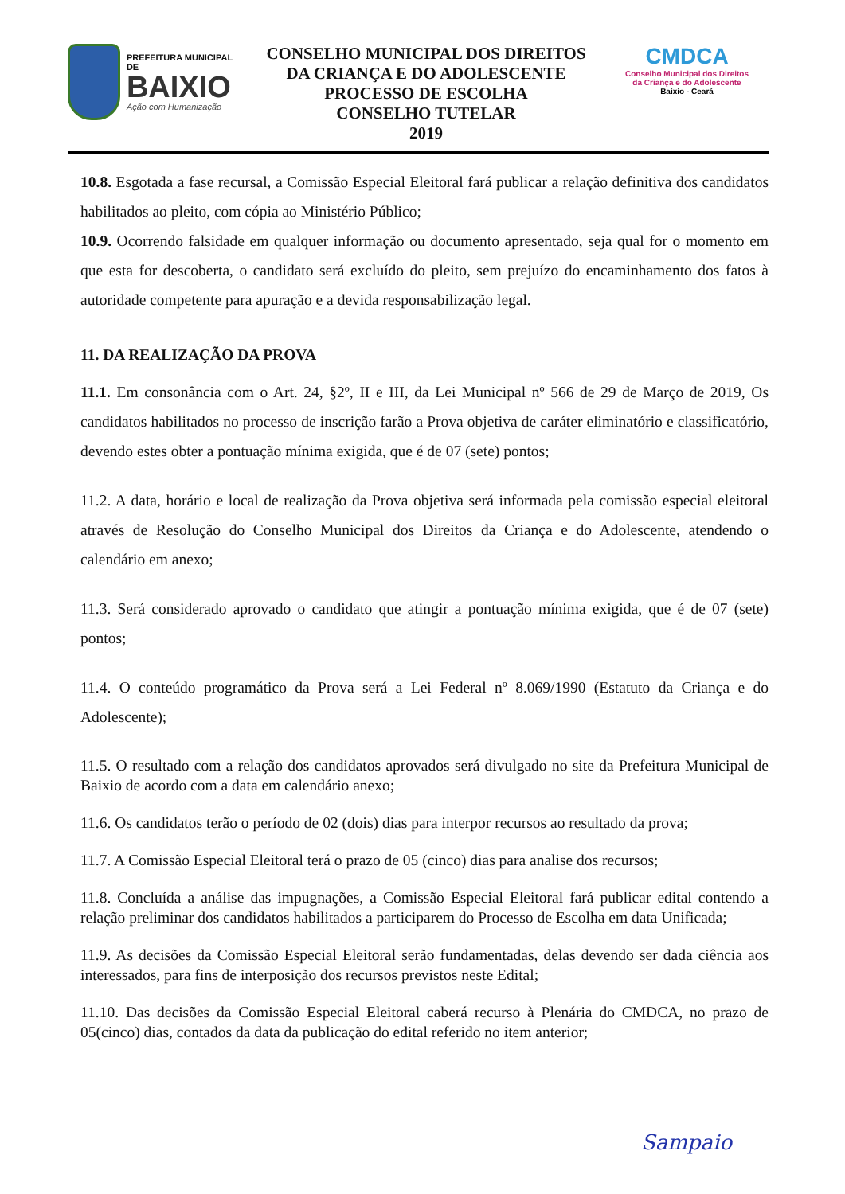PREFEITURA MUNICIPAL DE
BAIXIO
Ação com Humanização
CONSELHO MUNICIPAL DOS DIREITOS
DA CRIANÇA E DO ADOLESCENTE
PROCESSO DE ESCOLHA
CONSELHO TUTELAR
2019
CMDCA
Conselho Municipal dos Direitos
da Criança e do Adolescente
Baixio - Ceará
10.8. Esgotada a fase recursal, a Comissão Especial Eleitoral fará publicar a relação definitiva dos candidatos habilitados ao pleito, com cópia ao Ministério Público;
10.9. Ocorrendo falsidade em qualquer informação ou documento apresentado, seja qual for o momento em que esta for descoberta, o candidato será excluído do pleito, sem prejuízo do encaminhamento dos fatos à autoridade competente para apuração e a devida responsabilização legal.
11. DA REALIZAÇÃO DA PROVA
11.1. Em consonância com o Art. 24, §2º, II e III, da Lei Municipal nº 566 de 29 de Março de 2019, Os candidatos habilitados no processo de inscrição farão a Prova objetiva de caráter eliminatório e classificatório, devendo estes obter a pontuação mínima exigida, que é de 07 (sete) pontos;
11.2. A data, horário e local de realização da Prova objetiva será informada pela comissão especial eleitoral através de Resolução do Conselho Municipal dos Direitos da Criança e do Adolescente, atendendo o calendário em anexo;
11.3. Será considerado aprovado o candidato que atingir a pontuação mínima exigida, que é de 07 (sete) pontos;
11.4. O conteúdo programático da Prova será a Lei Federal nº 8.069/1990 (Estatuto da Criança e do Adolescente);
11.5. O resultado com a relação dos candidatos aprovados será divulgado no site da Prefeitura Municipal de Baixio de acordo com a data em calendário anexo;
11.6. Os candidatos terão o período de 02 (dois) dias para interpor recursos ao resultado da prova;
11.7. A Comissão Especial Eleitoral terá o prazo de 05 (cinco) dias para analise dos recursos;
11.8. Concluída a análise das impugnações, a Comissão Especial Eleitoral fará publicar edital contendo a relação preliminar dos candidatos habilitados a participarem do Processo de Escolha em data Unificada;
11.9. As decisões da Comissão Especial Eleitoral serão fundamentadas, delas devendo ser dada ciência aos interessados, para fins de interposição dos recursos previstos neste Edital;
11.10. Das decisões da Comissão Especial Eleitoral caberá recurso à Plenária do CMDCA, no prazo de 05(cinco) dias, contados da data da publicação do edital referido no item anterior;
Sampaio